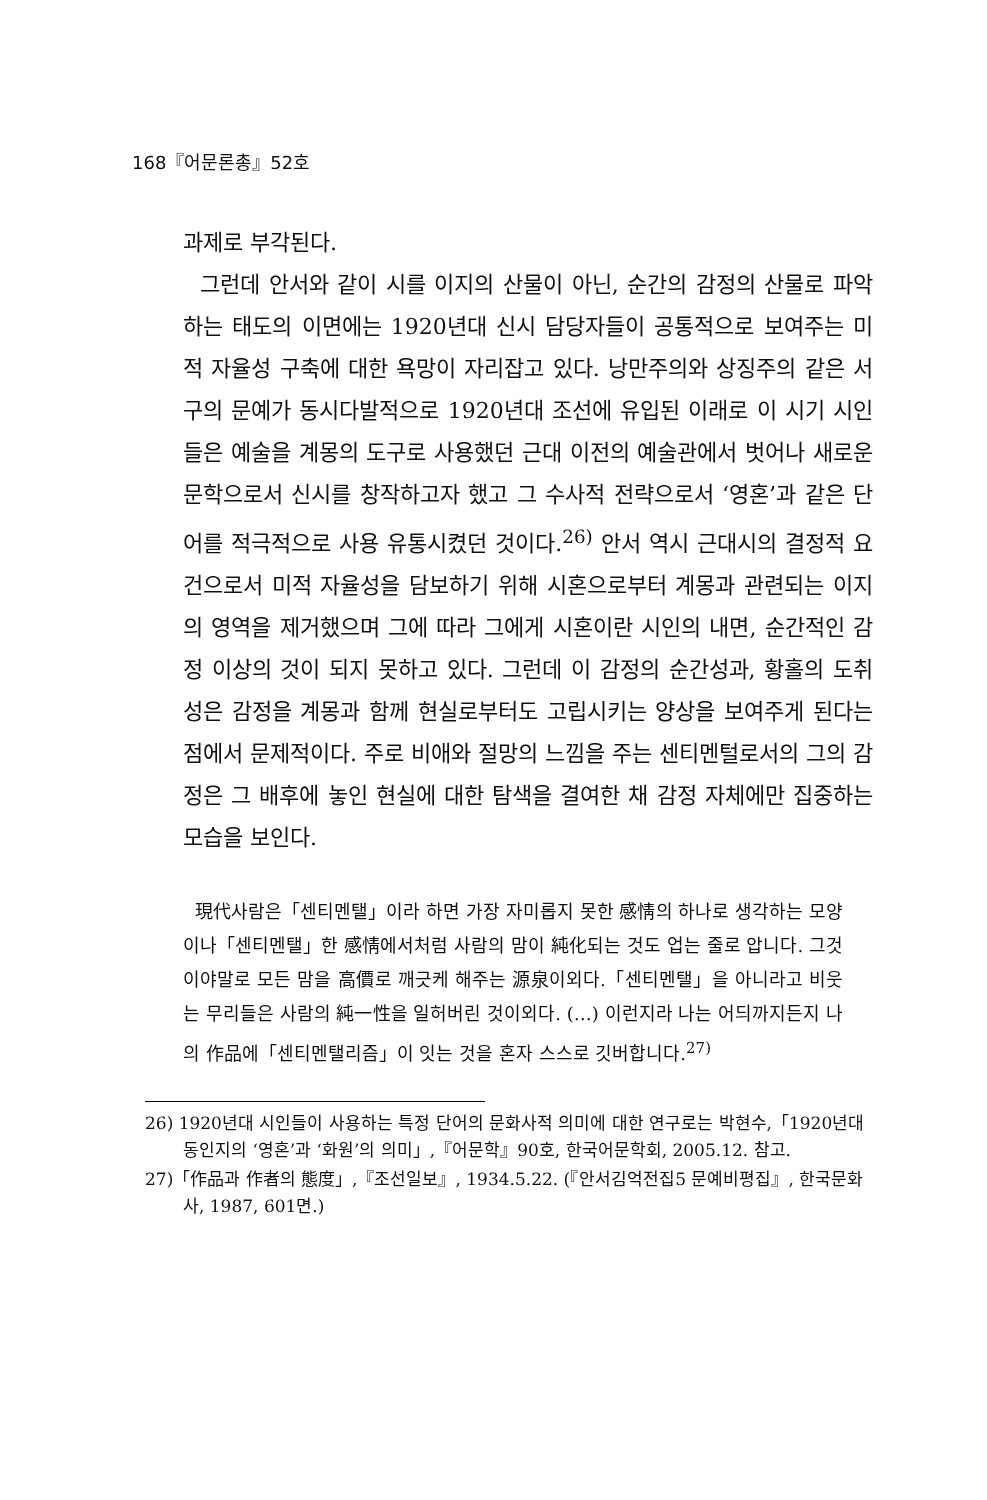168『어문론총』52호
과제로 부각된다.
그런데 안서와 같이 시를 이지의 산물이 아닌, 순간의 감정의 산물로 파악하는 태도의 이면에는 1920년대 신시 담당자들이 공통적으로 보여주는 미적 자율성 구축에 대한 욕망이 자리잡고 있다. 낭만주의와 상징주의 같은 서구의 문예가 동시다발적으로 1920년대 조선에 유입된 이래로 이 시기 시인들은 예술을 계몽의 도구로 사용했던 근대 이전의 예술관에서 벗어나 새로운 문학으로서 신시를 창작하고자 했고 그 수사적 전략으로서 ‘영혼’과 같은 단어를 적극적으로 사용 유통시켰던 것이다.<sup>26)</sup> 안서 역시 근대시의 결정적 요건으로서 미적 자율성을 담보하기 위해 시혼으로부터 계몽과 관련되는 이지의 영역을 제거했으며 그에 따라 그에게 시혼이란 시인의 내면, 순간적인 감정 이상의 것이 되지 못하고 있다. 그런데 이 감정의 순간성과, 황홀의 도취성은 감정을 계몽과 함께 현실로부터도 고립시키는 양상을 보여주게 된다는 점에서 문제적이다. 주로 비애와 절망의 느낌을 주는 센티멘털로서의 그의 감정은 그 배후에 놓인 현실에 대한 탐색을 결여한 채 감정 자체에만 집중하는 모습을 보인다.
現代사람은「센티멘탤」이라 하면 가장 자미롭지 못한 感情의 하나로 생각하는 모양이나「센티멘탤」한 感情에서처럼 사람의 맘이 純化되는 것도 업는 줄로 압니다. 그것이야말로 모든 맘을 高價로 깨긋케 해주는 源泉이외다.「센티멘탤」을 아니라고 비웃는 무리들은 사람의 純一性을 일허버린 것이외다. (…) 이런지라 나는 어듸까지든지 나의 作品에「센티멘탤리즘」이 잇는 것을 혼자 스스로 깃버합니다.<sup>27)</sup>
26) 1920년대 시인들이 사용하는 특정 단어의 문화사적 의미에 대한 연구로는 박현수,「1920년대 동인지의 ‘영혼’과 ‘화원’의 의미」,『어문학』90호, 한국어문학회, 2005.12. 참고.
27)「作品과 作者의 態度」,『조선일보』, 1934.5.22. (『안서김억전집5 문예비평집』, 한국문화사, 1987, 601면.)